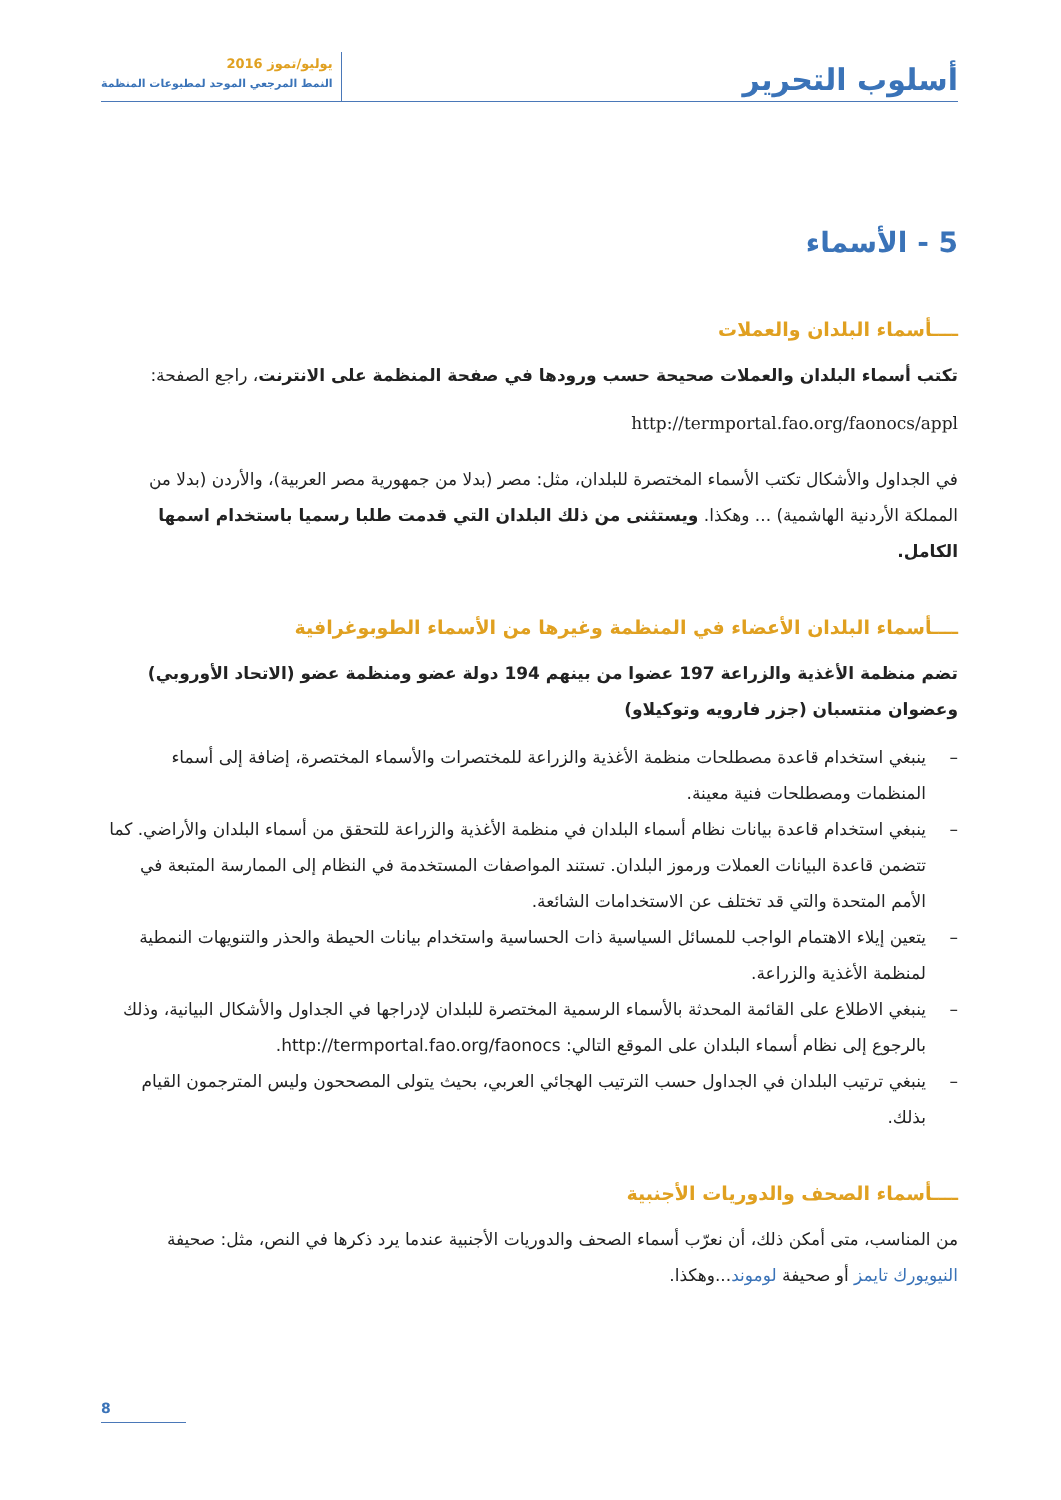أسلوب التحرير
يوليو/تموز 2016
النمط المرجعي الموحد لمطبوعات المنظمة
5 - الأسماء
ــــأسماء البلدان والعملات
تكتب أسماء البلدان والعملات صحيحة حسب ورودها في صفحة المنظمة على الانترنت، راجع الصفحة:
http://termportal.fao.org/faonocs/appl
في الجداول والأشكال تكتب الأسماء المختصرة للبلدان، مثل: مصر (بدلا من جمهورية مصر العربية)، والأردن (بدلا من المملكة الأردنية الهاشمية) ... وهكذا. ويستثنى من ذلك البلدان التي قدمت طلبا رسميا باستخدام اسمها الكامل.
ــــأسماء البلدان الأعضاء في المنظمة وغيرها من الأسماء الطوبوغرافية
تضم منظمة الأغذية والزراعة 197 عضوا من بينهم 194 دولة عضو ومنظمة عضو (الاتحاد الأوروبي) وعضوان منتسبان (جزر فارويه وتوكيلاو)
– ينبغي استخدام قاعدة مصطلحات منظمة الأغذية والزراعة للمختصرات والأسماء المختصرة، إضافة إلى أسماء المنظمات ومصطلحات فنية معينة.
– ينبغي استخدام قاعدة بيانات نظام أسماء البلدان في منظمة الأغذية والزراعة للتحقق من أسماء البلدان والأراضي. كما تتضمن قاعدة البيانات العملات ورموز البلدان. تستند المواصفات المستخدمة في النظام إلى الممارسة المتبعة في الأمم المتحدة والتي قد تختلف عن الاستخدامات الشائعة.
– يتعين إيلاء الاهتمام الواجب للمسائل السياسية ذات الحساسية واستخدام بيانات الحيطة والحذر والتنويهات النمطية لمنظمة الأغذية والزراعة.
– ينبغي الاطلاع على القائمة المحدثة بالأسماء الرسمية المختصرة للبلدان لإدراجها في الجداول والأشكال البيانية، وذلك بالرجوع إلى نظام أسماء البلدان على الموقع التالي: http://termportal.fao.org/faonocs.
– ينبغي ترتيب البلدان في الجداول حسب الترتيب الهجائي العربي، بحيث يتولى المصححون وليس المترجمون القيام بذلك.
ــــأسماء الصحف والدوريات الأجنبية
من المناسب، متى أمكن ذلك، أن نعرّب أسماء الصحف والدوريات الأجنبية عندما يرد ذكرها في النص، مثل: صحيفة النيويورك تايمز أو صحيفة لوموند...وهكذا.
8